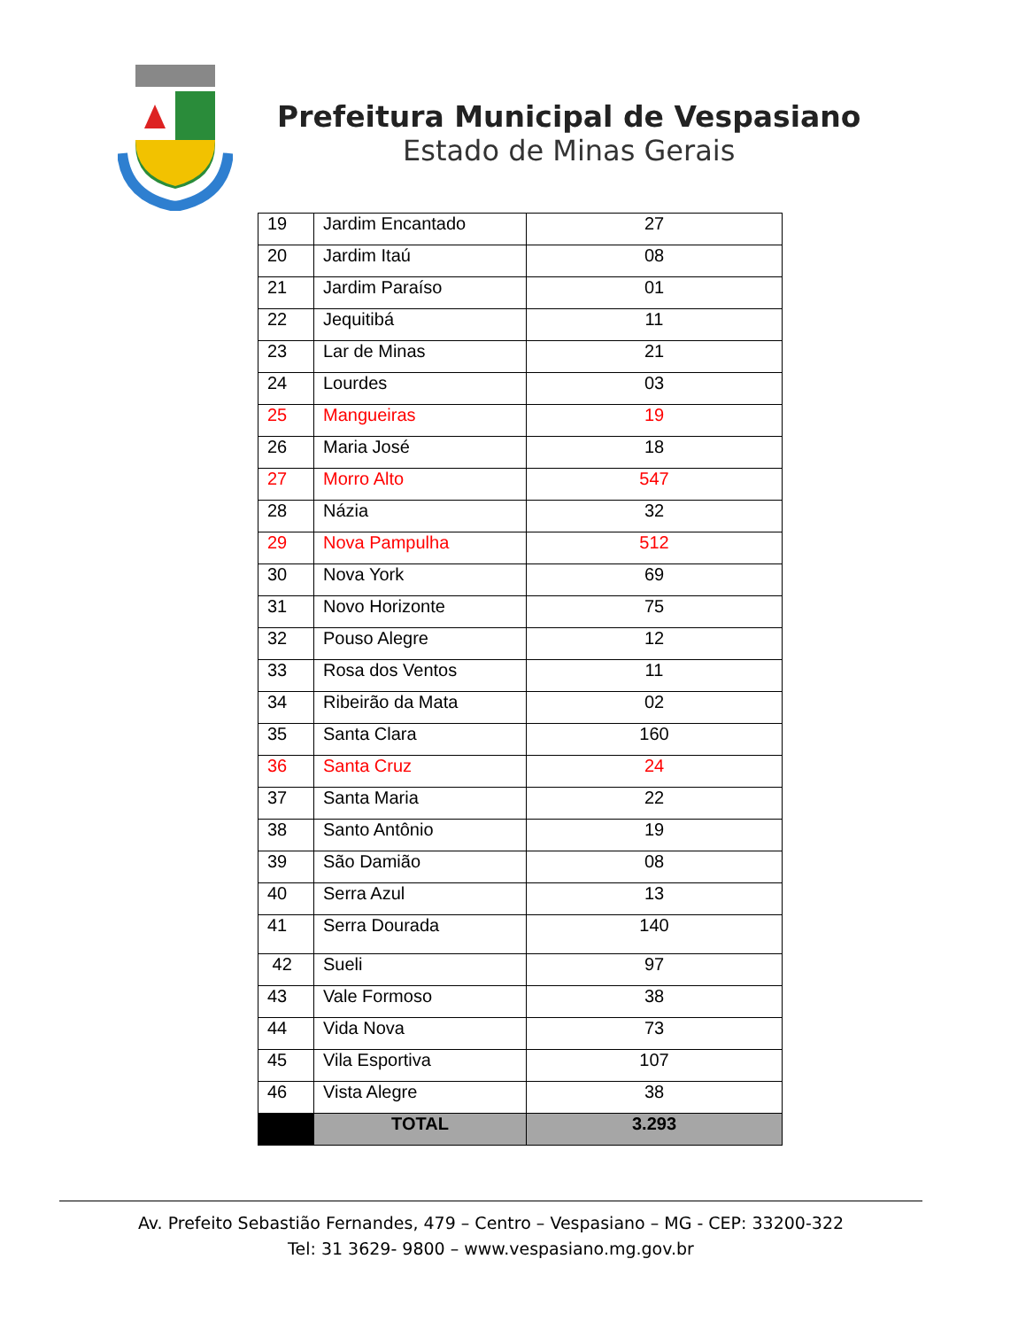Prefeitura Municipal de Vespasiano
Estado de Minas Gerais
| 19 | Jardim Encantado | 27 |
| 20 | Jardim Itaú | 08 |
| 21 | Jardim Paraíso | 01 |
| 22 | Jequitibá | 11 |
| 23 | Lar de Minas | 21 |
| 24 | Lourdes | 03 |
| 25 | Mangueiras | 19 |
| 26 | Maria José | 18 |
| 27 | Morro Alto | 547 |
| 28 | Názia | 32 |
| 29 | Nova Pampulha | 512 |
| 30 | Nova York | 69 |
| 31 | Novo Horizonte | 75 |
| 32 | Pouso Alegre | 12 |
| 33 | Rosa dos Ventos | 11 |
| 34 | Ribeirão da Mata | 02 |
| 35 | Santa Clara | 160 |
| 36 | Santa Cruz | 24 |
| 37 | Santa Maria | 22 |
| 38 | Santo Antônio | 19 |
| 39 | São Damião | 08 |
| 40 | Serra Azul | 13 |
| 41 | Serra Dourada | 140 |
| 42 | Sueli | 97 |
| 43 | Vale Formoso | 38 |
| 44 | Vida Nova | 73 |
| 45 | Vila Esportiva | 107 |
| 46 | Vista Alegre | 38 |
| | TOTAL | 3.293 |
Av. Prefeito Sebastião Fernandes, 479 – Centro – Vespasiano – MG - CEP: 33200-322
Tel: 31 3629- 9800 – www.vespasiano.mg.gov.br